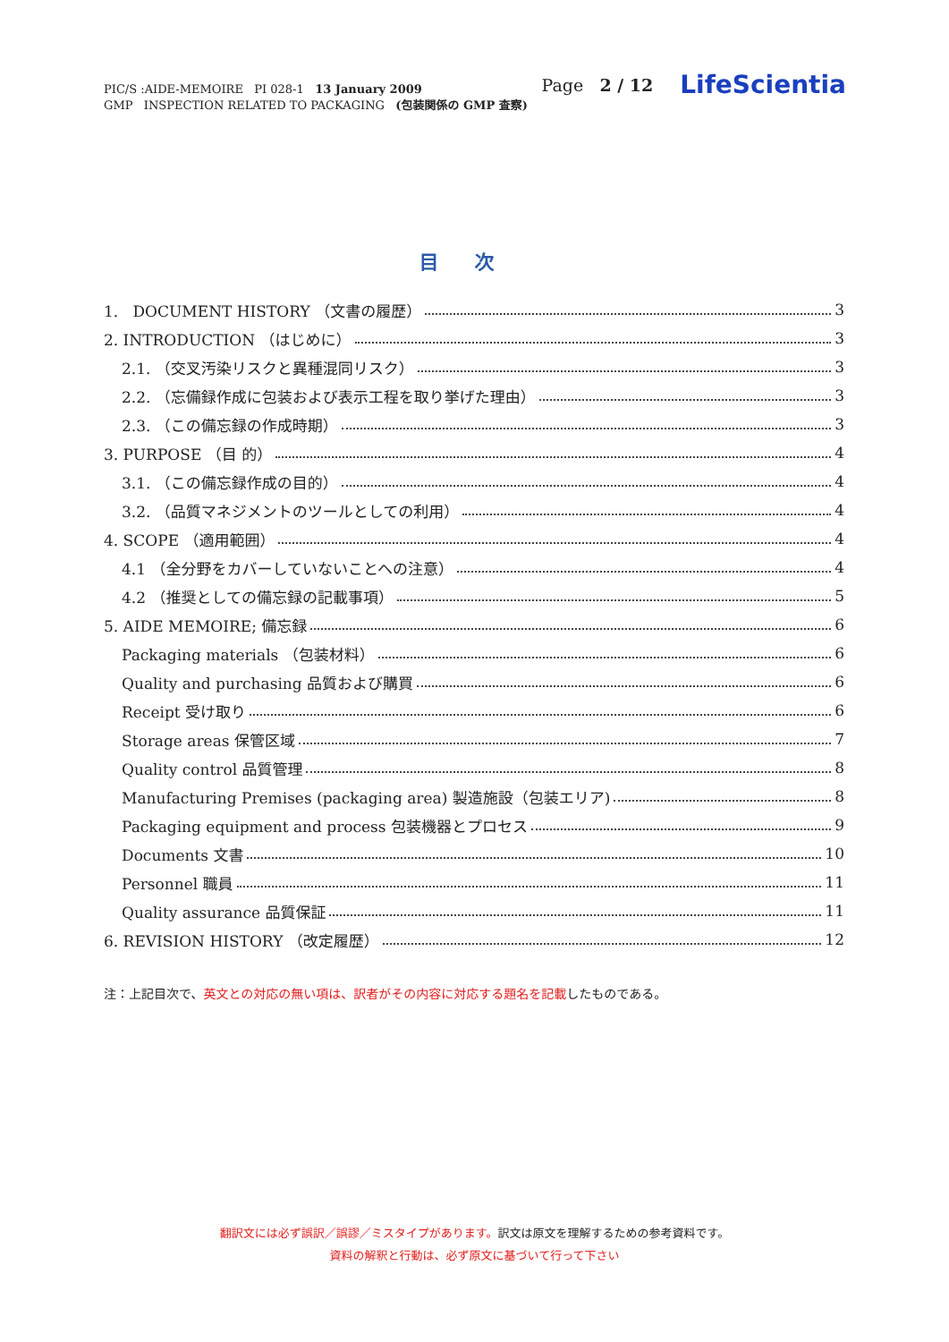PIC/S :AIDE-MEMOIRE PI 028-1 13 January 2009
GMP INSPECTION RELATED TO PACKAGING (包装関係の GMP 査察)
Page 2 / 12 LifeScientia
目次
1. DOCUMENT HISTORY （文書の履歴） 3
2. INTRODUCTION （はじめに） 3
2.1. （交叉汚染リスクと異種混同リスク） 3
2.2. （忘備録作成に包装および表示工程を取り挙げた理由） 3
2.3. （この備忘録の作成時期） 3
3. PURPOSE （目 的） 4
3.1. （この備忘録作成の目的） 4
3.2. （品質マネジメントのツールとしての利用） 4
4. SCOPE （適用範囲） 4
4.1 （全分野をカバーしていないことへの注意） 4
4.2 （推奨としての備忘録の記載事項） 5
5. AIDE MEMOIRE; 備忘録 6
Packaging materials （包装材料） 6
Quality and purchasing 品質および購買 6
Receipt 受け取り 6
Storage areas 保管区域 7
Quality control 品質管理 8
Manufacturing Premises (packaging area) 製造施設（包装エリア) 8
Packaging equipment and process 包装機器とプロセス 9
Documents 文書 10
Personnel 職員 11
Quality assurance 品質保証 11
6. REVISION HISTORY （改定履歴） 12
注：上記目次で、英文との対応の無い項は、訳者がその内容に対応する題名を記載したものである。
翻訳文には必ず誤訳／誤謬／ミスタイプがあります。訳文は原文を理解するための参考資料です。
資料の解釈と行動は、必ず原文に基づいて行って下さい